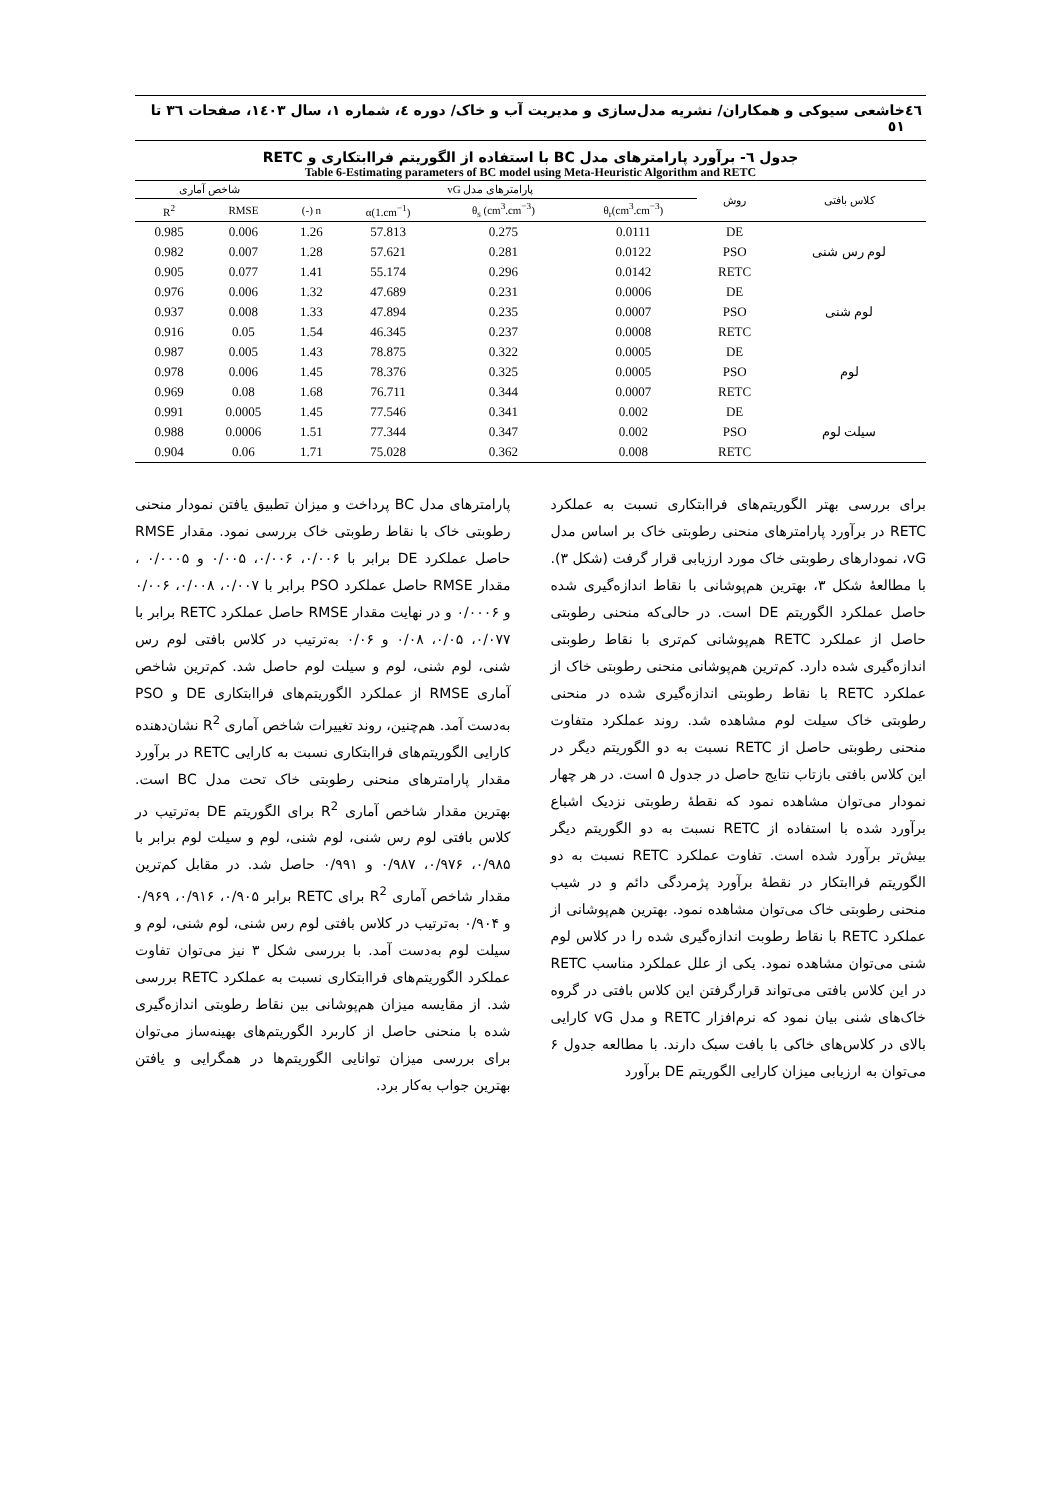٤٦ خاشعی سیوکی و همکاران/ نشریه مدل‌سازی و مدیریت آب و خاک/ دوره ٤، شماره ١، سال ١٤٠٣، صفحات ٣٦ تا ٥١
جدول ٦- برآورد پارامترهای مدل BC با استفاده از الگوریتم فراابتکاری و RETC
Table 6-Estimating parameters of BC model using Meta-Heuristic Algorithm and RETC
| کلاس بافتی | روش | پارامترهای مدل vG | | | | شاخص آماری | |
| --- | --- | --- | --- | --- | --- | --- | --- |
| | | θ<sub>r</sub>(cm<sup>3</sup>.cm<sup>−3</sup>) | θ<sub>s</sub> (cm<sup>3</sup>.cm<sup>−3</sup>) | α(1.cm<sup>−1</sup>) | n (-) | RMSE | R<sup>2</sup> |
| لوم رس شنی | DE | 0.0111 | 0.275 | 57.813 | 1.26 | 0.006 | 0.985 |
| | PSO | 0.0122 | 0.281 | 57.621 | 1.28 | 0.007 | 0.982 |
| | RETC | 0.0142 | 0.296 | 55.174 | 1.41 | 0.077 | 0.905 |
| لوم شنی | DE | 0.0006 | 0.231 | 47.689 | 1.32 | 0.006 | 0.976 |
| | PSO | 0.0007 | 0.235 | 47.894 | 1.33 | 0.008 | 0.937 |
| | RETC | 0.0008 | 0.237 | 46.345 | 1.54 | 0.05 | 0.916 |
| لوم | DE | 0.0005 | 0.322 | 78.875 | 1.43 | 0.005 | 0.987 |
| | PSO | 0.0005 | 0.325 | 78.376 | 1.45 | 0.006 | 0.978 |
| | RETC | 0.0007 | 0.344 | 76.711 | 1.68 | 0.08 | 0.969 |
| سیلت لوم | DE | 0.002 | 0.341 | 77.546 | 1.45 | 0.0005 | 0.991 |
| | PSO | 0.002 | 0.347 | 77.344 | 1.51 | 0.0006 | 0.988 |
| | RETC | 0.008 | 0.362 | 75.028 | 1.71 | 0.06 | 0.904 |
برای بررسی بهتر الگوریتم‌های فراابتکاری نسبت به عملکرد RETC در برآورد پارامترهای منحنی رطوبتی خاک بر اساس مدل vG، نمودارهای رطوبتی خاک مورد ارزیابی قرار گرفت (شکل ٣). با مطالعهٔ شکل ٣، بهترین هم‌پوشانی با نقاط اندازه‌گیری شده حاصل عملکرد الگوریتم DE است. در حالی‌که منحنی رطوبتی حاصل از عملکرد RETC هم‌پوشانی کم‌تری با نقاط رطوبتی اندازه‌گیری شده دارد. کم‌ترین هم‌پوشانی منحنی رطوبتی خاک از عملکرد RETC با نقاط رطوبتی اندازه‌گیری شده در منحنی رطوبتی خاک سیلت لوم مشاهده شد. روند عملکرد متفاوت منحنی رطوبتی حاصل از RETC نسبت به دو الگوریتم دیگر در این کلاس بافتی بازتاب نتایج حاصل در جدول ۵ است. در هر چهار نمودار می‌توان مشاهده نمود که نقطهٔ رطوبتی نزدیک اشباع برآورد شده با استفاده از RETC نسبت به دو الگوریتم دیگر بیش‌تر برآورد شده است. تفاوت عملکرد RETC نسبت به دو الگوریتم فراابتکار در نقطهٔ برآورد پژمردگی دائم و در شیب منحنی رطوبتی خاک می‌توان مشاهده نمود. بهترین هم‌پوشانی از عملکرد RETC با نقاط رطوبت اندازه‌گیری شده را در کلاس لوم شنی می‌توان مشاهده نمود. یکی از علل عملکرد مناسب RETC در این کلاس بافتی می‌تواند قرارگرفتن این کلاس بافتی در گروه خاک‌های شنی بیان نمود که نرم‌افزار RETC و مدل vG کارایی بالای در کلاس‌های خاکی با بافت سبک دارند. با مطالعه جدول ۶ می‌توان به ارزیابی میزان کارایی الگوریتم DE برآورد
پارامترهای مدل BC پرداخت و میزان تطبیق یافتن نمودار منحنی رطوبتی خاک با نقاط رطوبتی خاک بررسی نمود. مقدار RMSE حاصل عملکرد DE برابر با ۰/۰۰۶، ۰/۰۰۶، ۰/۰۰۵ و ۰/۰۰۰۵ ، مقدار RMSE حاصل عملکرد PSO برابر با ۰/۰۰۷، ۰/۰۰۸، ۰/۰۰۶ و ۰/۰۰۰۶ و در نهایت مقدار RMSE حاصل عملکرد RETC برابر با ۰/۰۷۷، ۰/۰۵، ۰/۰۸ و ۰/۰۶ به‌ترتیب در کلاس بافتی لوم رس شنی، لوم شنی، لوم و سیلت لوم حاصل شد. کم‌ترین شاخص آماری RMSE از عملکرد الگوریتم‌های فراابتکاری DE و PSO به‌دست آمد. هم‌چنین، روند تغییرات شاخص آماری R<sup>2</sup> نشان‌دهنده کارایی الگوریتم‌های فراابتکاری نسبت به کارایی RETC در برآورد مقدار پارامترهای منحنی رطوبتی خاک تحت مدل BC است. بهترین مقدار شاخص آماری R<sup>2</sup> برای الگوریتم DE به‌ترتیب در کلاس بافتی لوم رس شنی، لوم شنی، لوم و سیلت لوم برابر با ۰/۹۸۵، ۰/۹۷۶، ۰/۹۸۷ و ۰/۹۹۱ حاصل شد. در مقابل کم‌ترین مقدار شاخص آماری R<sup>2</sup> برای RETC برابر ۰/۹۰۵، ۰/۹۱۶، ۰/۹۶۹ و ۰/۹۰۴ به‌ترتیب در کلاس بافتی لوم رس شنی، لوم شنی، لوم و سیلت لوم به‌دست آمد. با بررسی شکل ۳ نیز می‌توان تفاوت عملکرد الگوریتم‌های فراابتکاری نسبت به عملکرد RETC بررسی شد. از مقایسه میزان هم‌پوشانی بین نقاط رطوبتی اندازه‌گیری شده با منحنی حاصل از کاربرد الگوریتم‌های بهینه‌ساز می‌توان برای بررسی میزان توانایی الگوریتم‌ها در همگرایی و یافتن بهترین جواب به‌کار برد.